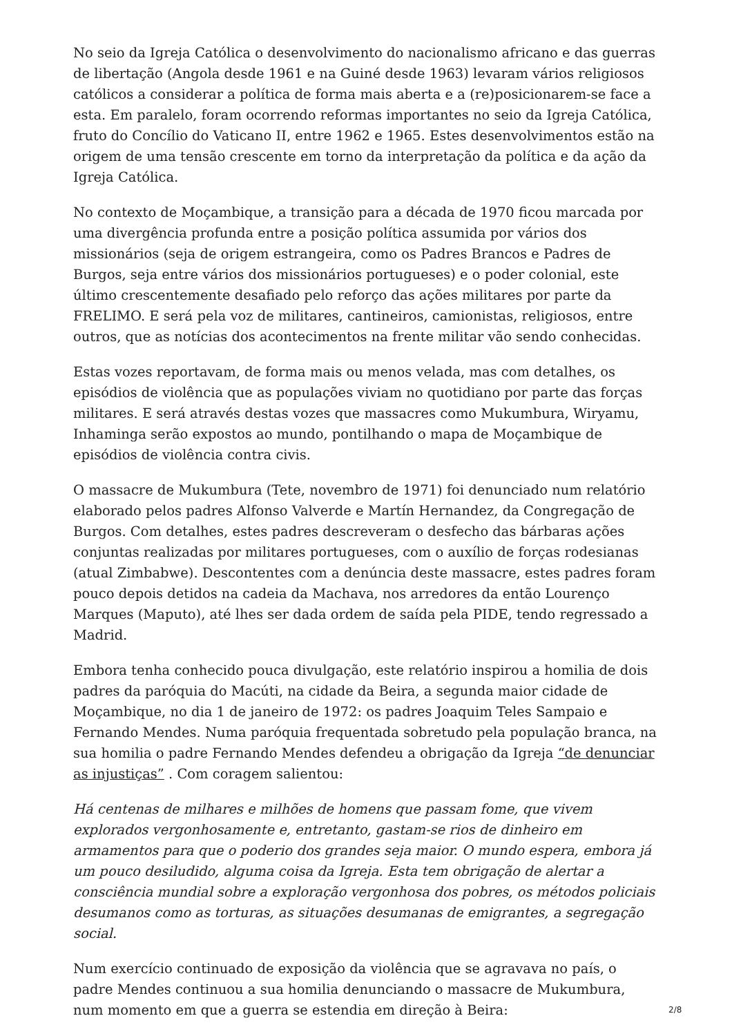No seio da Igreja Católica o desenvolvimento do nacionalismo africano e das guerras de libertação (Angola desde 1961 e na Guiné desde 1963) levaram vários religiosos católicos a considerar a política de forma mais aberta e a (re)posicionarem-se face a esta. Em paralelo, foram ocorrendo reformas importantes no seio da Igreja Católica, fruto do Concílio do Vaticano II, entre 1962 e 1965. Estes desenvolvimentos estão na origem de uma tensão crescente em torno da interpretação da política e da ação da Igreja Católica.
No contexto de Moçambique, a transição para a década de 1970 ficou marcada por uma divergência profunda entre a posição política assumida por vários dos missionários (seja de origem estrangeira, como os Padres Brancos e Padres de Burgos, seja entre vários dos missionários portugueses) e o poder colonial, este último crescentemente desafiado pelo reforço das ações militares por parte da FRELIMO. E será pela voz de militares, cantineiros, camionistas, religiosos, entre outros, que as notícias dos acontecimentos na frente militar vão sendo conhecidas.
Estas vozes reportavam, de forma mais ou menos velada, mas com detalhes, os episódios de violência que as populações viviam no quotidiano por parte das forças militares. E será através destas vozes que massacres como Mukumbura, Wiryamu, Inhaminga serão expostos ao mundo, pontilhando o mapa de Moçambique de episódios de violência contra civis.
O massacre de Mukumbura (Tete, novembro de 1971) foi denunciado num relatório elaborado pelos padres Alfonso Valverde e Martín Hernandez, da Congregação de Burgos. Com detalhes, estes padres descreveram o desfecho das bárbaras ações conjuntas realizadas por militares portugueses, com o auxílio de forças rodesianas (atual Zimbabwe). Descontentes com a denúncia deste massacre, estes padres foram pouco depois detidos na cadeia da Machava, nos arredores da então Lourenço Marques (Maputo), até lhes ser dada ordem de saída pela PIDE, tendo regressado a Madrid.
Embora tenha conhecido pouca divulgação, este relatório inspirou a homilia de dois padres da paróquia do Macúti, na cidade da Beira, a segunda maior cidade de Moçambique, no dia 1 de janeiro de 1972: os padres Joaquim Teles Sampaio e Fernando Mendes. Numa paróquia frequentada sobretudo pela população branca, na sua homilia o padre Fernando Mendes defendeu a obrigação da Igreja “de denunciar as injustiças” . Com coragem salientou:
Há centenas de milhares e milhões de homens que passam fome, que vivem explorados vergonhosamente e, entretanto, gastam-se rios de dinheiro em armamentos para que o poderio dos grandes seja maior. O mundo espera, embora já um pouco desiludido, alguma coisa da Igreja. Esta tem obrigação de alertar a consciência mundial sobre a exploração vergonhosa dos pobres, os métodos policiais desumanos como as torturas, as situações desumanas de emigrantes, a segregação social.
Num exercício continuado de exposição da violência que se agravava no país, o padre Mendes continuou a sua homilia denunciando o massacre de Mukumbura, num momento em que a guerra se estendia em direção à Beira:
2/8